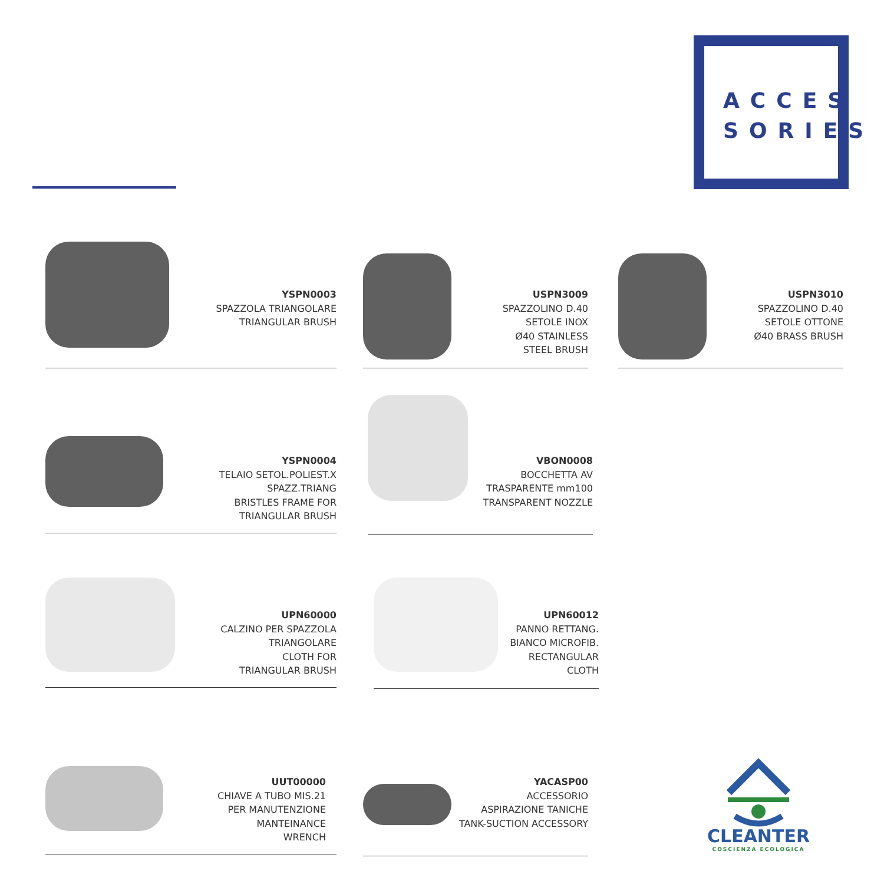ACCES
SORIES
YSPN0003
SPAZZOLA TRIANGOLARE
TRIANGULAR BRUSH
USPN3009
SPAZZOLINO D.40
SETOLE INOX
Ø40 STAINLESS
STEEL BRUSH
USPN3010
SPAZZOLINO D.40
SETOLE OTTONE
Ø40 BRASS BRUSH
YSPN0004
TELAIO SETOL.POLIEST.X
SPAZZ.TRIANG
BRISTLES FRAME FOR
TRIANGULAR BRUSH
VBON0008
BOCCHETTA AV
TRASPARENTE mm100
TRANSPARENT NOZZLE
UPN60000
CALZINO PER SPAZZOLA
TRIANGOLARE
CLOTH FOR
TRIANGULAR BRUSH
UPN60012
PANNO RETTANG.
BIANCO MICROFIB.
RECTANGULAR CLOTH
UUT00000
CHIAVE A TUBO MIS.21
PER MANUTENZIONE
MANTEINANCE
WRENCH
YACASP00
ACCESSORIO
ASPIRAZIONE TANICHE
TANK-SUCTION ACCESSORY
CLEANTER
COSCIENZA ECOLOGICA